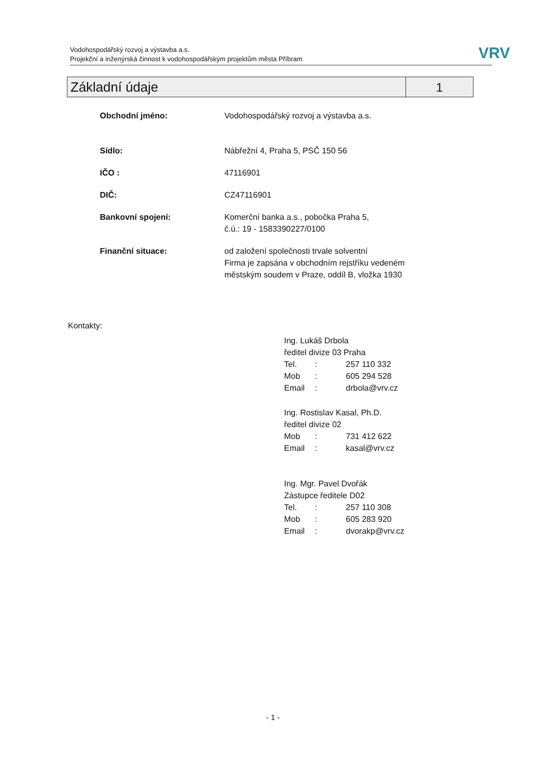Vodohospodářský rozvoj a výstavba a.s.
Projekční a inženýrská činnost k vodohospodářským projektům města Příbram
VRV
Základní údaje 1
Obchodní jméno: Vodohospodářský rozvoj a výstavba a.s.
Sídlo: Nábřežní 4, Praha 5, PSČ 150 56
IČO : 47116901
DIČ: CZ47116901
Bankovní spojení: Komerční banka a.s., pobočka Praha 5,
č.ú.: 19 - 1583390227/0100
Finanční situace: od založení společnosti trvale solventní
Firma je zapsána v obchodním rejstříku vedeném
městským soudem v Praze, oddíl B, vložka 1930
Kontakty:
Ing. Lukáš Drbola
ředitel divize 03 Praha
| Tel. | : | 257 110 332 |
| Mob | : | 605 294 528 |
| Email | : | drbola@vrv.cz |
Ing. Rostislav Kasal, Ph.D.
ředitel divize 02
| Mob | : | 731 412 622 |
| Email | : | kasal@vrv.cz |
Ing. Mgr. Pavel Dvořák
Zástupce ředitele D02
| Tel. | : | 257 110 308 |
| Mob | : | 605 283 920 |
| Email | : | dvorakp@vrv.cz |
- 1 -